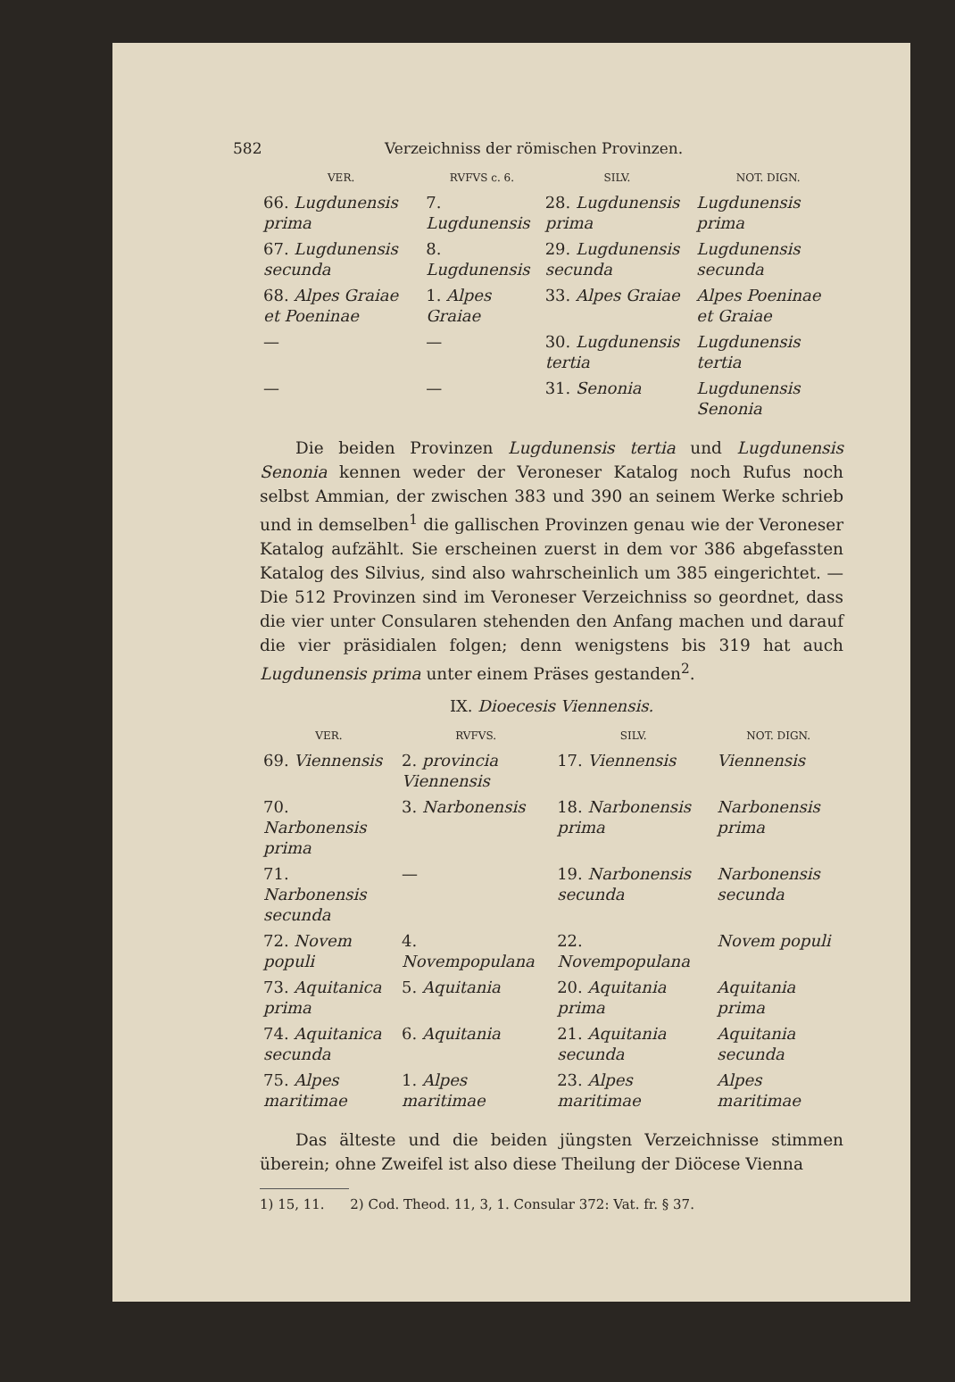582 Verzeichniss der römischen Provinzen.
| VER. | RVFVS c. 6. | SILV. | NOT. DIGN. |
| --- | --- | --- | --- |
| 66. Lugdunensis prima | 7. Lugdunensis | 28. Lugdunensis prima | Lugdunensis prima |
| 67. Lugdunensis secunda | 8. Lugdunensis | 29. Lugdunensis secunda | Lugdunensis secunda |
| 68. Alpes Graiae et Poeninae | 1. Alpes Graiae | 33. Alpes Graiae | Alpes Poeninae et Graiae |
| — | — | 30. Lugdunensis tertia | Lugdunensis tertia |
| — | — | 31. Senonia | Lugdunensis Senonia |
Die beiden Provinzen Lugdunensis tertia und Lugdunensis Senonia kennen weder der Veroneser Katalog noch Rufus noch selbst Ammian, der zwischen 383 und 390 an seinem Werke schrieb und in demselben<sup>1</sup> die gallischen Provinzen genau wie der Veroneser Katalog aufzählt. Sie erscheinen zuerst in dem vor 386 abgefassten Katalog des Silvius, sind also wahrscheinlich um 385 eingerichtet. — Die 512 Provinzen sind im Veroneser Verzeichniss so geordnet, dass die vier unter Consularen stehenden den Anfang machen und darauf die vier präsidialen folgen; denn wenigstens bis 319 hat auch Lugdunensis prima unter einem Präses gestanden<sup>2</sup>.
IX. Dioecesis Viennensis.
| VER. | RVFVS. | SILV. | NOT. DIGN. |
| --- | --- | --- | --- |
| 69. Viennensis | 2. provincia Viennensis | 17. Viennensis | Viennensis |
| 70. Narbonensis prima | 3. Narbonensis | 18. Narbonensis prima | Narbonensis prima |
| 71. Narbonensis secunda | — | 19. Narbonensis secunda | Narbonensis secunda |
| 72. Novem populi | 4. Novempopulana | 22. Novempopulana | Novem populi |
| 73. Aquitanica prima | 5. Aquitania | 20. Aquitania prima | Aquitania prima |
| 74. Aquitanica secunda | 6. Aquitania | 21. Aquitania secunda | Aquitania secunda |
| 75. Alpes maritimae | 1. Alpes maritimae | 23. Alpes maritimae | Alpes maritimae |
Das älteste und die beiden jüngsten Verzeichnisse stimmen überein; ohne Zweifel ist also diese Theilung der Diöcese Vienna
1) 15, 11. 2) Cod. Theod. 11, 3, 1. Consular 372: Vat. fr. § 37.